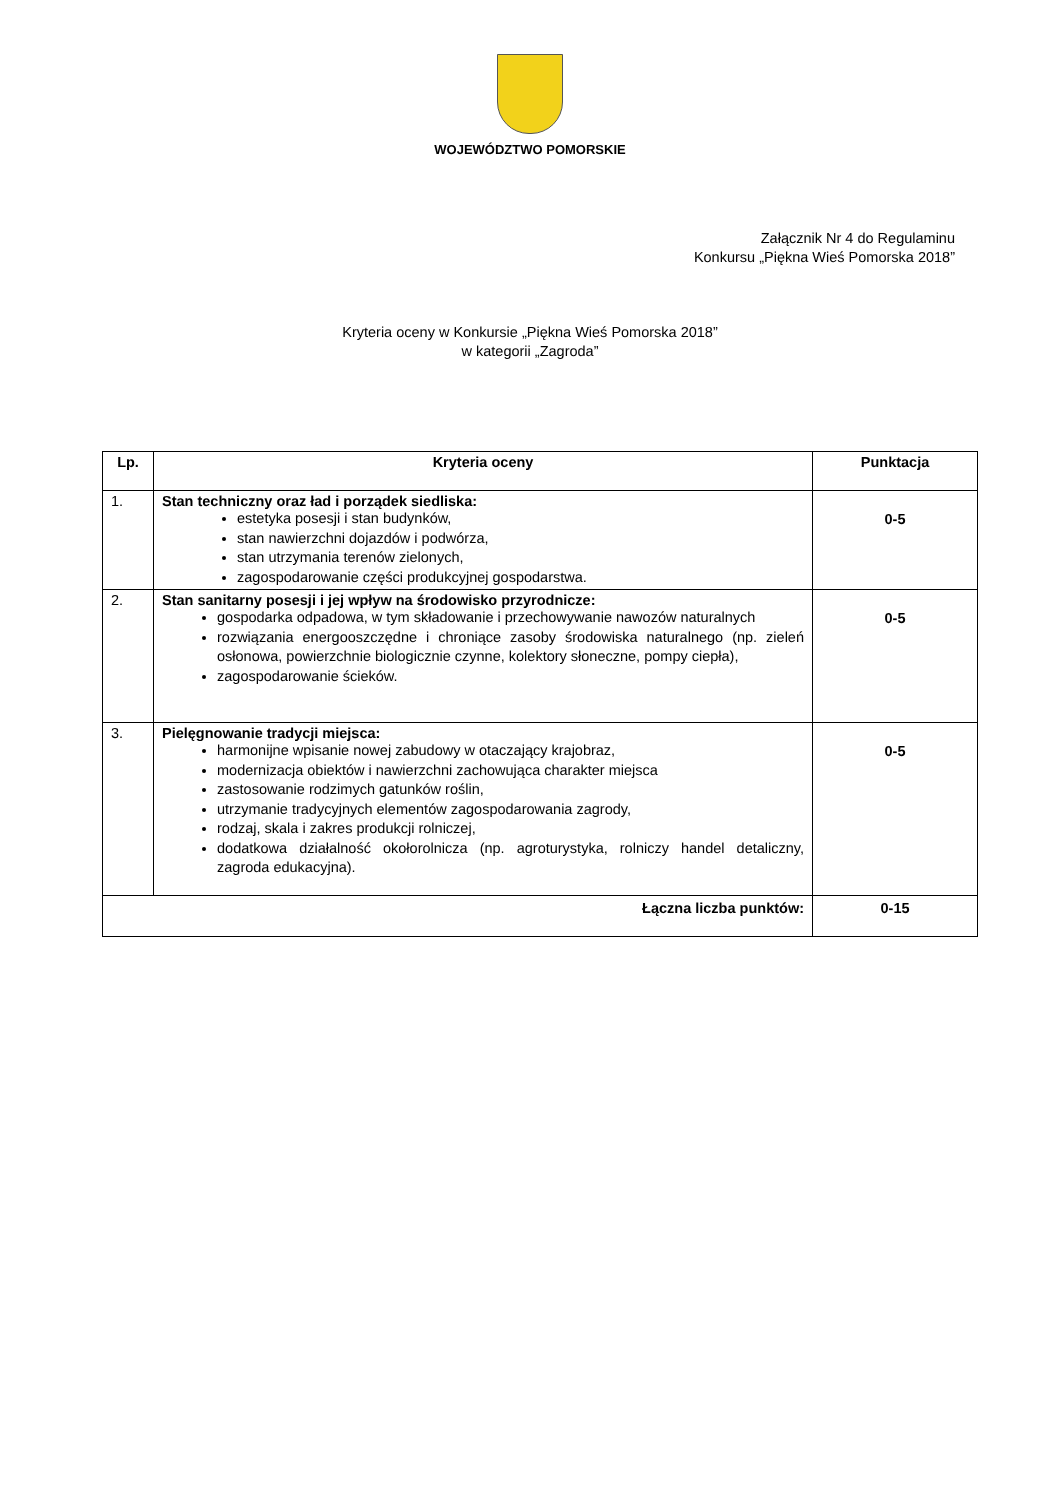WOJEWÓDZTWO POMORSKIE
Załącznik Nr 4 do Regulaminu
Konkursu „Piękna Wieś Pomorska 2018”
Kryteria oceny w Konkursie „Piękna Wieś Pomorska 2018”
w kategorii „Zagroda”
| Lp. | Kryteria oceny | Punktacja |
| --- | --- | --- |
| 1. | Stan techniczny oraz ład i porządek siedliska: estetyka posesji i stan budynków, stan nawierzchni dojazdów i podwórza, stan utrzymania terenów zielonych, zagospodarowanie części produkcyjnej gospodarstwa. | 0-5 |
| 2. | Stan sanitarny posesji i jej wpływ na środowisko przyrodnicze: gospodarka odpadowa, w tym składowanie i przechowywanie nawozów naturalnych rozwiązania energooszczędne i chroniące zasoby środowiska naturalnego (np. zieleń osłonowa, powierzchnie biologicznie czynne, kolektory słoneczne, pompy ciepła), zagospodarowanie ścieków. | 0-5 |
| 3. | Pielęgnowanie tradycji miejsca: harmonijne wpisanie nowej zabudowy w otaczający krajobraz, modernizacja obiektów i nawierzchni zachowująca charakter miejsca zastosowanie rodzimych gatunków roślin, utrzymanie tradycyjnych elementów zagospodarowania zagrody, rodzaj, skala i zakres produkcji rolniczej, dodatkowa działalność okołorolnicza (np. agroturystyka, rolniczy handel detaliczny, zagroda edukacyjna). | 0-5 |
| Łączna liczba punktów: | | 0-15 |